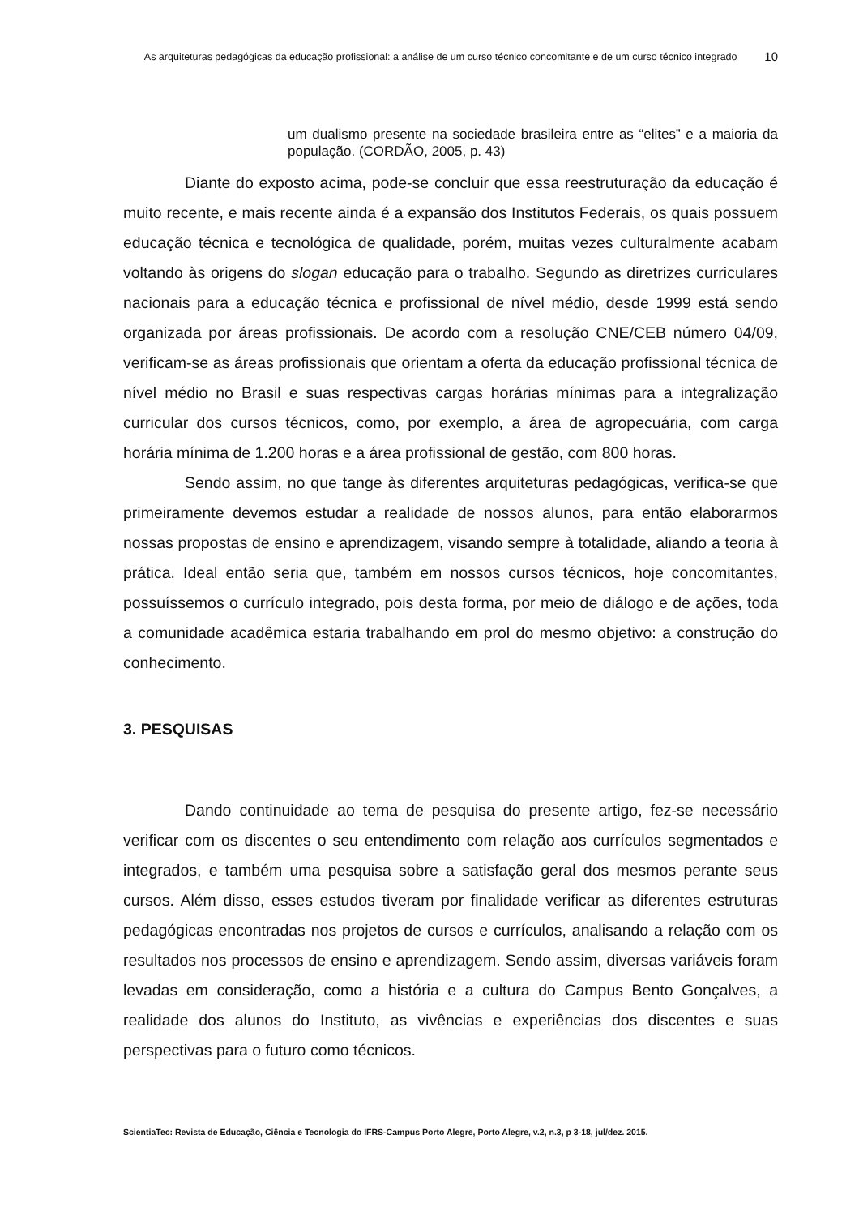As arquiteturas pedagógicas da educação profissional: a análise de um curso técnico concomitante e de um curso técnico integrado
10
um dualismo presente na sociedade brasileira entre as “elites” e a maioria da população. (CORDÃO, 2005, p. 43)
Diante do exposto acima, pode-se concluir que essa reestruturação da educação é muito recente, e mais recente ainda é a expansão dos Institutos Federais, os quais possuem educação técnica e tecnológica de qualidade, porém, muitas vezes culturalmente acabam voltando às origens do slogan educação para o trabalho. Segundo as diretrizes curriculares nacionais para a educação técnica e profissional de nível médio, desde 1999 está sendo organizada por áreas profissionais. De acordo com a resolução CNE/CEB número 04/09, verificam-se as áreas profissionais que orientam a oferta da educação profissional técnica de nível médio no Brasil e suas respectivas cargas horárias mínimas para a integralização curricular dos cursos técnicos, como, por exemplo, a área de agropecuária, com carga horária mínima de 1.200 horas e a área profissional de gestão, com 800 horas.
Sendo assim, no que tange às diferentes arquiteturas pedagógicas, verifica-se que primeiramente devemos estudar a realidade de nossos alunos, para então elaborarmos nossas propostas de ensino e aprendizagem, visando sempre à totalidade, aliando a teoria à prática. Ideal então seria que, também em nossos cursos técnicos, hoje concomitantes, possuíssemos o currículo integrado, pois desta forma, por meio de diálogo e de ações, toda a comunidade acadêmica estaria trabalhando em prol do mesmo objetivo: a construção do conhecimento.
3. PESQUISAS
Dando continuidade ao tema de pesquisa do presente artigo, fez-se necessário verificar com os discentes o seu entendimento com relação aos currículos segmentados e integrados, e também uma pesquisa sobre a satisfação geral dos mesmos perante seus cursos. Além disso, esses estudos tiveram por finalidade verificar as diferentes estruturas pedagógicas encontradas nos projetos de cursos e currículos, analisando a relação com os resultados nos processos de ensino e aprendizagem. Sendo assim, diversas variáveis foram levadas em consideração, como a história e a cultura do Campus Bento Gonçalves, a realidade dos alunos do Instituto, as vivências e experiências dos discentes e suas perspectivas para o futuro como técnicos.
ScientiaTec: Revista de Educação, Ciência e Tecnologia do IFRS-Campus Porto Alegre, Porto Alegre, v.2, n.3, p 3-18, jul/dez. 2015.